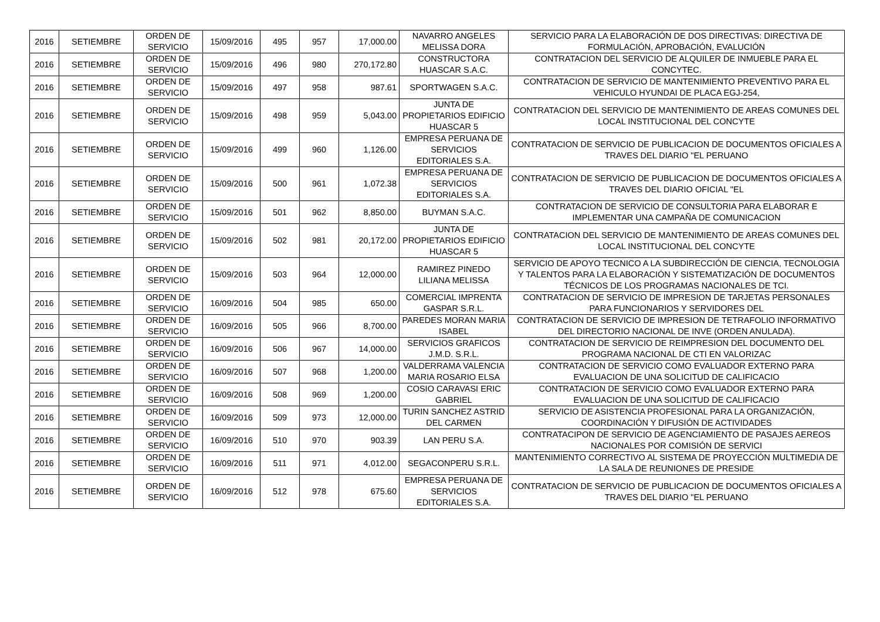| 2016 | SETIEMBRE | ORDEN DE SERVICIO | 15/09/2016 | 495 | 957 | 17,000.00 | NAVARRO ANGELES MELISSA DORA | SERVICIO PARA LA ELABORACIÓN DE DOS DIRECTIVAS: DIRECTIVA DE FORMULACIÓN, APROBACIÓN, EVALUCIÓN |
| 2016 | SETIEMBRE | ORDEN DE SERVICIO | 15/09/2016 | 496 | 980 | 270,172.80 | CONSTRUCTORA HUASCAR S.A.C. | CONTRATACION DEL SERVICIO DE ALQUILER DE INMUEBLE PARA EL CONCYTEC. |
| 2016 | SETIEMBRE | ORDEN DE SERVICIO | 15/09/2016 | 497 | 958 | 987.61 | SPORTWAGEN S.A.C. | CONTRATACION DE SERVICIO DE MANTENIMIENTO PREVENTIVO PARA EL VEHICULO HYUNDAI DE PLACA EGJ-254, |
| 2016 | SETIEMBRE | ORDEN DE SERVICIO | 15/09/2016 | 498 | 959 | 5,043.00 | JUNTA DE PROPIETARIOS EDIFICIO HUASCAR 5 | CONTRATACION DEL SERVICIO DE MANTENIMIENTO DE AREAS COMUNES DEL LOCAL INSTITUCIONAL DEL CONCYTE |
| 2016 | SETIEMBRE | ORDEN DE SERVICIO | 15/09/2016 | 499 | 960 | 1,126.00 | EMPRESA PERUANA DE SERVICIOS EDITORIALES S.A. | CONTRATACION DE SERVICIO DE PUBLICACION DE DOCUMENTOS OFICIALES A TRAVES DEL DIARIO "EL PERUANO |
| 2016 | SETIEMBRE | ORDEN DE SERVICIO | 15/09/2016 | 500 | 961 | 1,072.38 | EMPRESA PERUANA DE SERVICIOS EDITORIALES S.A. | CONTRATACION DE SERVICIO DE PUBLICACION DE DOCUMENTOS OFICIALES A TRAVES DEL DIARIO OFICIAL "EL |
| 2016 | SETIEMBRE | ORDEN DE SERVICIO | 15/09/2016 | 501 | 962 | 8,850.00 | BUYMAN S.A.C. | CONTRATACION DE SERVICIO DE CONSULTORIA PARA ELABORAR E IMPLEMENTAR UNA CAMPAÑA DE COMUNICACION |
| 2016 | SETIEMBRE | ORDEN DE SERVICIO | 15/09/2016 | 502 | 981 | 20,172.00 | JUNTA DE PROPIETARIOS EDIFICIO HUASCAR 5 | CONTRATACION DEL SERVICIO DE MANTENIMIENTO DE AREAS COMUNES DEL LOCAL INSTITUCIONAL DEL CONCYTE |
| 2016 | SETIEMBRE | ORDEN DE SERVICIO | 15/09/2016 | 503 | 964 | 12,000.00 | RAMIREZ PINEDO LILIANA MELISSA | SERVICIO DE APOYO TECNICO A LA SUBDIRECCIÓN DE CIENCIA, TECNOLOGIA Y TALENTOS PARA LA ELABORACIÓN Y SISTEMATIZACIÓN DE DOCUMENTOS TÉCNICOS DE LOS PROGRAMAS NACIONALES DE TCI. |
| 2016 | SETIEMBRE | ORDEN DE SERVICIO | 16/09/2016 | 504 | 985 | 650.00 | COMERCIAL IMPRENTA GASPAR S.R.L. | CONTRATACION DE SERVICIO DE IMPRESION DE TARJETAS PERSONALES PARA FUNCIONARIOS Y SERVIDORES DEL |
| 2016 | SETIEMBRE | ORDEN DE SERVICIO | 16/09/2016 | 505 | 966 | 8,700.00 | PAREDES MORAN MARIA ISABEL | CONTRATACION DE SERVICIO DE IMPRESION DE TETRAFOLIO INFORMATIVO DEL DIRECTORIO NACIONAL DE INVE (ORDEN ANULADA). |
| 2016 | SETIEMBRE | ORDEN DE SERVICIO | 16/09/2016 | 506 | 967 | 14,000.00 | SERVICIOS GRAFICOS J.M.D. S.R.L. | CONTRATACION DE SERVICIO DE REIMPRESION DEL DOCUMENTO DEL PROGRAMA NACIONAL DE CTI EN VALORIZAC |
| 2016 | SETIEMBRE | ORDEN DE SERVICIO | 16/09/2016 | 507 | 968 | 1,200.00 | VALDERRAMA VALENCIA MARIA ROSARIO ELSA | CONTRATACION DE SERVICIO COMO EVALUADOR EXTERNO PARA EVALUACION DE UNA SOLICITUD DE CALIFICACIO |
| 2016 | SETIEMBRE | ORDEN DE SERVICIO | 16/09/2016 | 508 | 969 | 1,200.00 | COSIO CARAVASI ERIC GABRIEL | CONTRATACION DE SERVICIO COMO EVALUADOR EXTERNO PARA EVALUACION DE UNA SOLICITUD DE CALIFICACIO |
| 2016 | SETIEMBRE | ORDEN DE SERVICIO | 16/09/2016 | 509 | 973 | 12,000.00 | TURIN SANCHEZ ASTRID DEL CARMEN | SERVICIO DE ASISTENCIA PROFESIONAL PARA LA ORGANIZACIÓN, COORDINACIÓN Y DIFUSIÓN DE ACTIVIDADES |
| 2016 | SETIEMBRE | ORDEN DE SERVICIO | 16/09/2016 | 510 | 970 | 903.39 | LAN PERU S.A. | CONTRATACIPON DE SERVICIO DE AGENCIAMIENTO DE PASAJES AEREOS NACIONALES POR COMISIÓN DE SERVICI |
| 2016 | SETIEMBRE | ORDEN DE SERVICIO | 16/09/2016 | 511 | 971 | 4,012.00 | SEGACONPERU S.R.L. | MANTENIMIENTO CORRECTIVO AL SISTEMA DE PROYECCIÓN MULTIMEDIA DE LA SALA DE REUNIONES DE PRESIDE |
| 2016 | SETIEMBRE | ORDEN DE SERVICIO | 16/09/2016 | 512 | 978 | 675.60 | EMPRESA PERUANA DE SERVICIOS EDITORIALES S.A. | CONTRATACION DE SERVICIO DE PUBLICACION DE DOCUMENTOS OFICIALES A TRAVES DEL DIARIO "EL PERUANO |